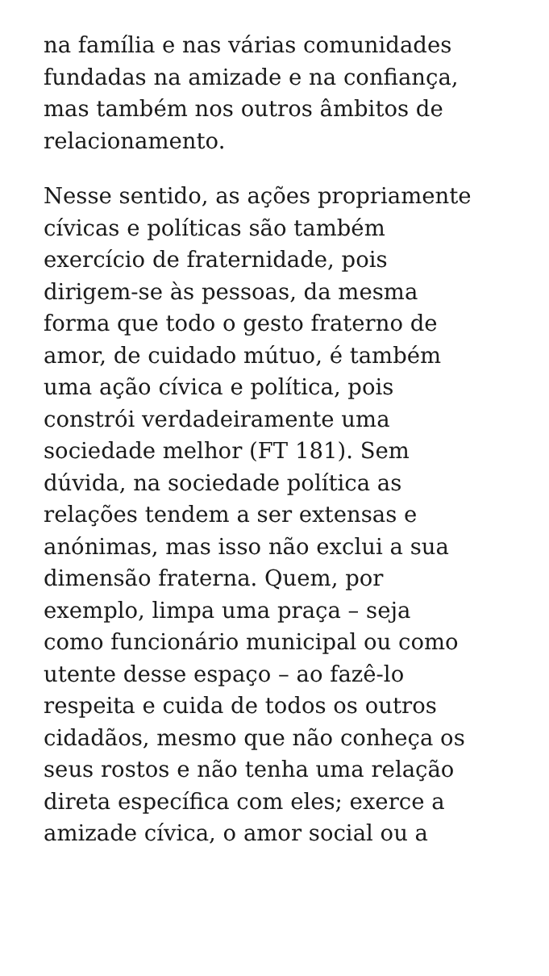na família e nas várias comunidades
fundadas na amizade e na confiança,
mas também nos outros âmbitos de
relacionamento.
Nesse sentido, as ações propriamente
cívicas e políticas são também
exercício de fraternidade, pois
dirigem-se às pessoas, da mesma
forma que todo o gesto fraterno de
amor, de cuidado mútuo, é também
uma ação cívica e política, pois
constrói verdadeiramente uma
sociedade melhor (FT 181). Sem
dúvida, na sociedade política as
relações tendem a ser extensas e
anónimas, mas isso não exclui a sua
dimensão fraterna. Quem, por
exemplo, limpa uma praça – seja
como funcionário municipal ou como
utente desse espaço – ao fazê-lo
respeita e cuida de todos os outros
cidadãos, mesmo que não conheça os
seus rostos e não tenha uma relação
direta específica com eles; exerce a
amizade cívica, o amor social ou a